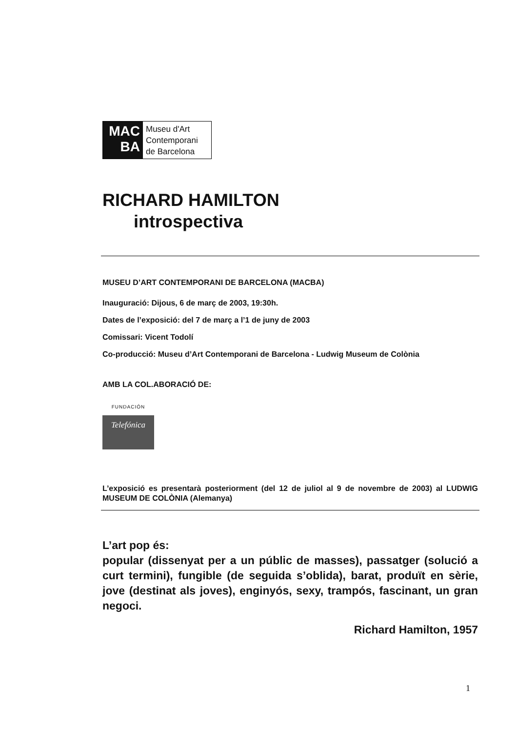MAC
BA
Museu d'Art
Contemporani
de Barcelona
RICHARD HAMILTON
introspectiva
MUSEU D’ART CONTEMPORANI DE BARCELONA (MACBA)
Inauguració: Dijous, 6 de març de 2003, 19:30h.
Dates de l’exposició: del 7 de març a l’1 de juny de 2003
Comissari: Vicent Todolí
Co-producció: Museu d’Art Contemporani de Barcelona - Ludwig Museum de Colònia
AMB LA COL.ABORACIÓ DE:
FUNDACIÓN
Telefónica
L’exposició es presentarà posteriorment (del 12 de juliol al 9 de novembre de 2003) al LUDWIG MUSEUM DE COLÒNIA (Alemanya)
L’art pop és:
popular (dissenyat per a un públic de masses), passatger (solució a curt termini), fungible (de seguida s’oblida), barat, produït en sèrie, jove (destinat als joves), enginyós, sexy, trampós, fascinant, un gran negoci.
Richard Hamilton, 1957
1